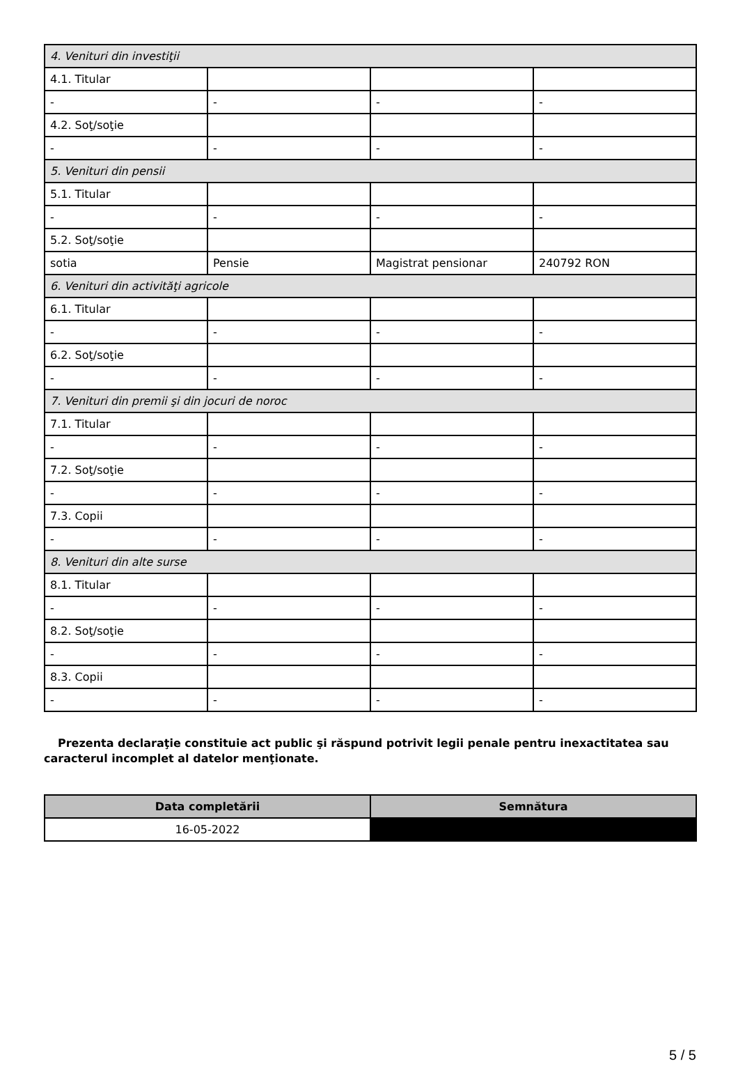| 4. Venituri din investiţii | | | |
| 4.1. Titular | | | |
| - | - | - | - |
| 4.2. Soţ/soţie | | | |
| - | - | - | - |
| 5. Venituri din pensii | | | |
| 5.1. Titular | | | |
| - | - | - | - |
| 5.2. Soţ/soţie | | | |
| sotia | Pensie | Magistrat pensionar | 240792 RON |
| 6. Venituri din activităţi agricole | | | |
| 6.1. Titular | | | |
| - | - | - | - |
| 6.2. Soţ/soţie | | | |
| - | - | - | - |
| 7. Venituri din premii şi din jocuri de noroc | | | |
| 7.1. Titular | | | |
| - | - | - | - |
| 7.2. Soţ/soţie | | | |
| - | - | - | - |
| 7.3. Copii | | | |
| - | - | - | - |
| 8. Venituri din alte surse | | | |
| 8.1. Titular | | | |
| - | - | - | - |
| 8.2. Soţ/soţie | | | |
| - | - | - | - |
| 8.3. Copii | | | |
| - | - | - | - |
Prezenta declaraţie constituie act public şi răspund potrivit legii penale pentru inexactitatea sau caracterul incomplet al datelor menţionate.
| Data completării | Semnătura |
| --- | --- |
| 16-05-2022 | |
5 / 5